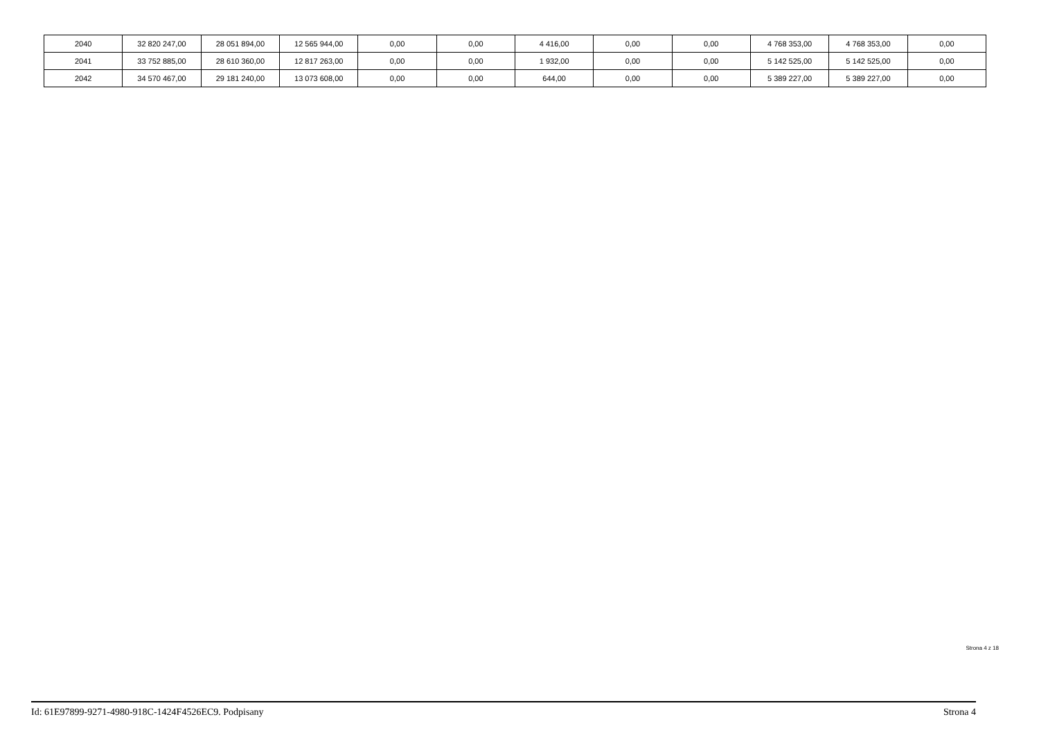| 2040 | 32 820 247,00 | 28 051 894,00 | 12 565 944,00 | 0,00 | 0,00 | 4 416,00 | 0,00 | 0,00 | 4 768 353,00 | 4 768 353,00 | 0,00 |
| 2041 | 33 752 885,00 | 28 610 360,00 | 12 817 263,00 | 0,00 | 0,00 | 1 932,00 | 0,00 | 0,00 | 5 142 525,00 | 5 142 525,00 | 0,00 |
| 2042 | 34 570 467,00 | 29 181 240,00 | 13 073 608,00 | 0,00 | 0,00 | 644,00 | 0,00 | 0,00 | 5 389 227,00 | 5 389 227,00 | 0,00 |
Strona 4 z 18
Id: 61E97899-9271-4980-918C-1424F4526EC9. Podpisany Strona 4